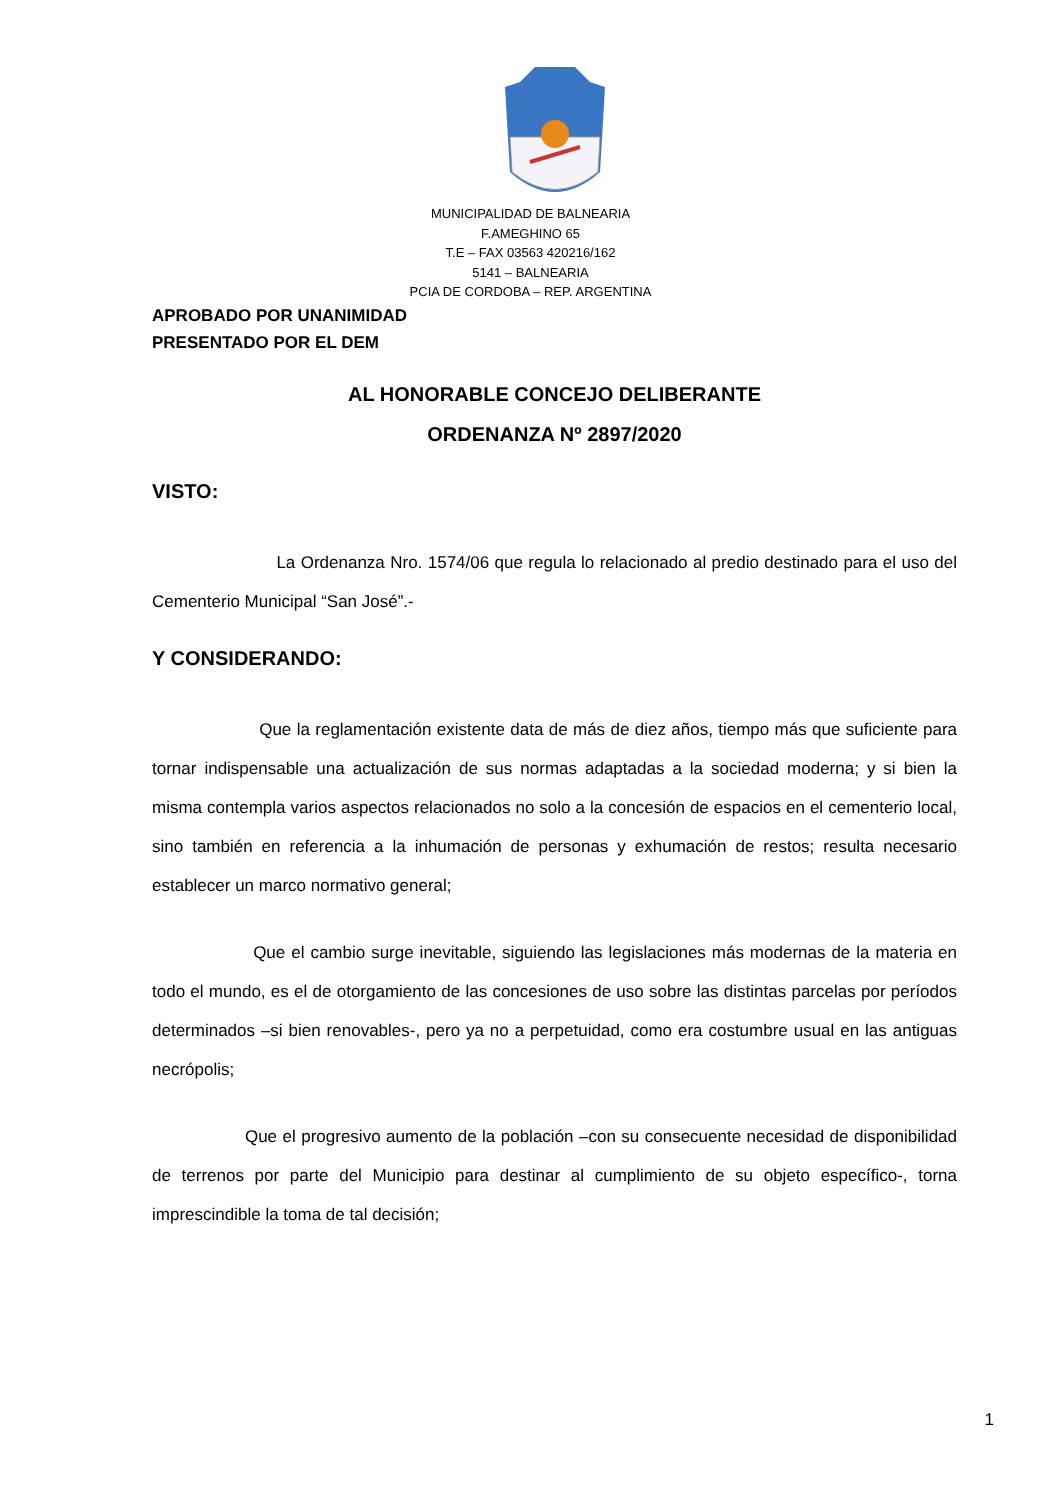MUNICIPALIDAD DE BALNEARIA
F.AMEGHINO 65
T.E – FAX 03563 420216/162
5141 – BALNEARIA
PCIA DE CORDOBA – REP. ARGENTINA
APROBADO POR UNANIMIDAD
PRESENTADO POR EL DEM
AL HONORABLE CONCEJO DELIBERANTE
ORDENANZA Nº 2897/2020
VISTO:
La Ordenanza Nro. 1574/06 que regula lo relacionado al predio destinado para el uso del Cementerio Municipal “San José”.-
Y CONSIDERANDO:
Que la reglamentación existente data de más de diez años, tiempo más que suficiente para tornar indispensable una actualización de sus normas adaptadas a la sociedad moderna; y si bien la misma contempla varios aspectos relacionados no solo a la concesión de espacios en el cementerio local, sino también en referencia a la inhumación de personas y exhumación de restos; resulta necesario establecer un marco normativo general;
Que el cambio surge inevitable, siguiendo las legislaciones más modernas de la materia en todo el mundo, es el de otorgamiento de las concesiones de uso sobre las distintas parcelas por períodos determinados –si bien renovables-, pero ya no a perpetuidad, como era costumbre usual en las antiguas necrópolis;
Que el progresivo aumento de la población –con su consecuente necesidad de disponibilidad de terrenos por parte del Municipio para destinar al cumplimiento de su objeto específico-, torna imprescindible la toma de tal decisión;
1